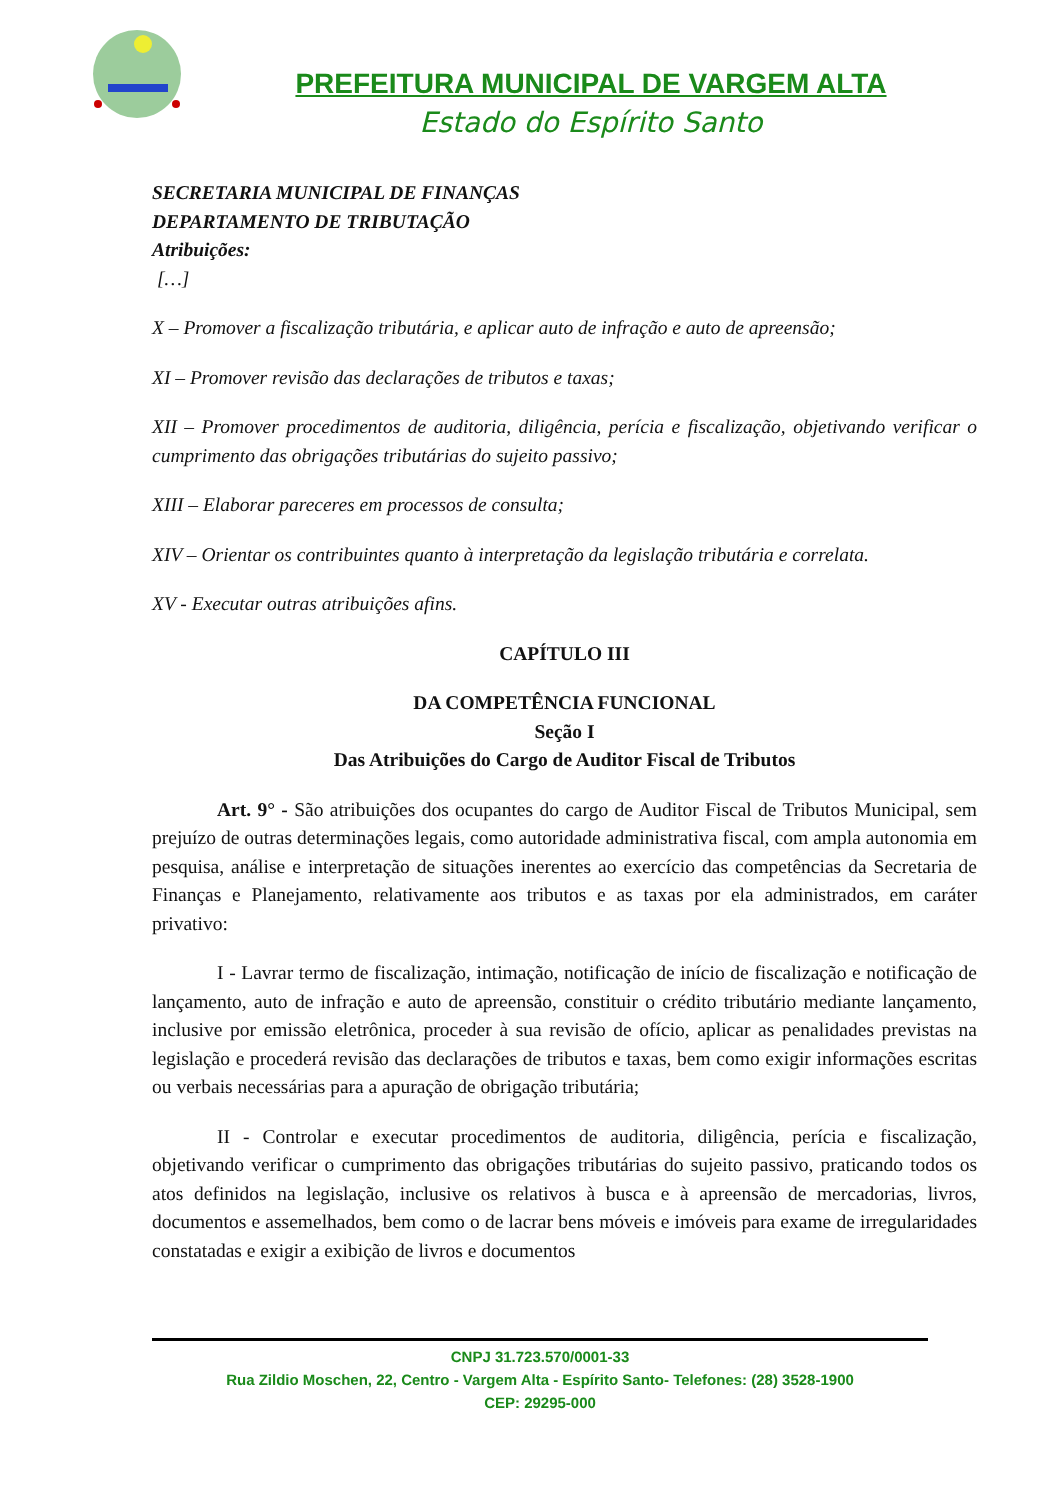PREFEITURA MUNICIPAL DE VARGEM ALTA
Estado do Espírito Santo
SECRETARIA MUNICIPAL DE FINANÇAS
DEPARTAMENTO DE TRIBUTAÇÃO
Atribuições:
[…]
X – Promover a fiscalização tributária, e aplicar auto de infração e auto de apreensão;
XI – Promover revisão das declarações de tributos e taxas;
XII – Promover procedimentos de auditoria, diligência, perícia e fiscalização, objetivando verificar o cumprimento das obrigações tributárias do sujeito passivo;
XIII – Elaborar pareceres em processos de consulta;
XIV – Orientar os contribuintes quanto à interpretação da legislação tributária e correlata.
XV - Executar outras atribuições afins.
CAPÍTULO III
DA COMPETÊNCIA FUNCIONAL
Seção I
Das Atribuições do Cargo de Auditor Fiscal de Tributos
Art. 9° - São atribuições dos ocupantes do cargo de Auditor Fiscal de Tributos Municipal, sem prejuízo de outras determinações legais, como autoridade administrativa fiscal, com ampla autonomia em pesquisa, análise e interpretação de situações inerentes ao exercício das competências da Secretaria de Finanças e Planejamento, relativamente aos tributos e as taxas por ela administrados, em caráter privativo:
I - Lavrar termo de fiscalização, intimação, notificação de início de fiscalização e notificação de lançamento, auto de infração e auto de apreensão, constituir o crédito tributário mediante lançamento, inclusive por emissão eletrônica, proceder à sua revisão de ofício, aplicar as penalidades previstas na legislação e procederá revisão das declarações de tributos e taxas, bem como exigir informações escritas ou verbais necessárias para a apuração de obrigação tributária;
II - Controlar e executar procedimentos de auditoria, diligência, perícia e fiscalização, objetivando verificar o cumprimento das obrigações tributárias do sujeito passivo, praticando todos os atos definidos na legislação, inclusive os relativos à busca e à apreensão de mercadorias, livros, documentos e assemelhados, bem como o de lacrar bens móveis e imóveis para exame de irregularidades constatadas e exigir a exibição de livros e documentos
CNPJ 31.723.570/0001-33
Rua Zildio Moschen, 22, Centro - Vargem Alta - Espírito Santo- Telefones: (28) 3528-1900
CEP: 29295-000